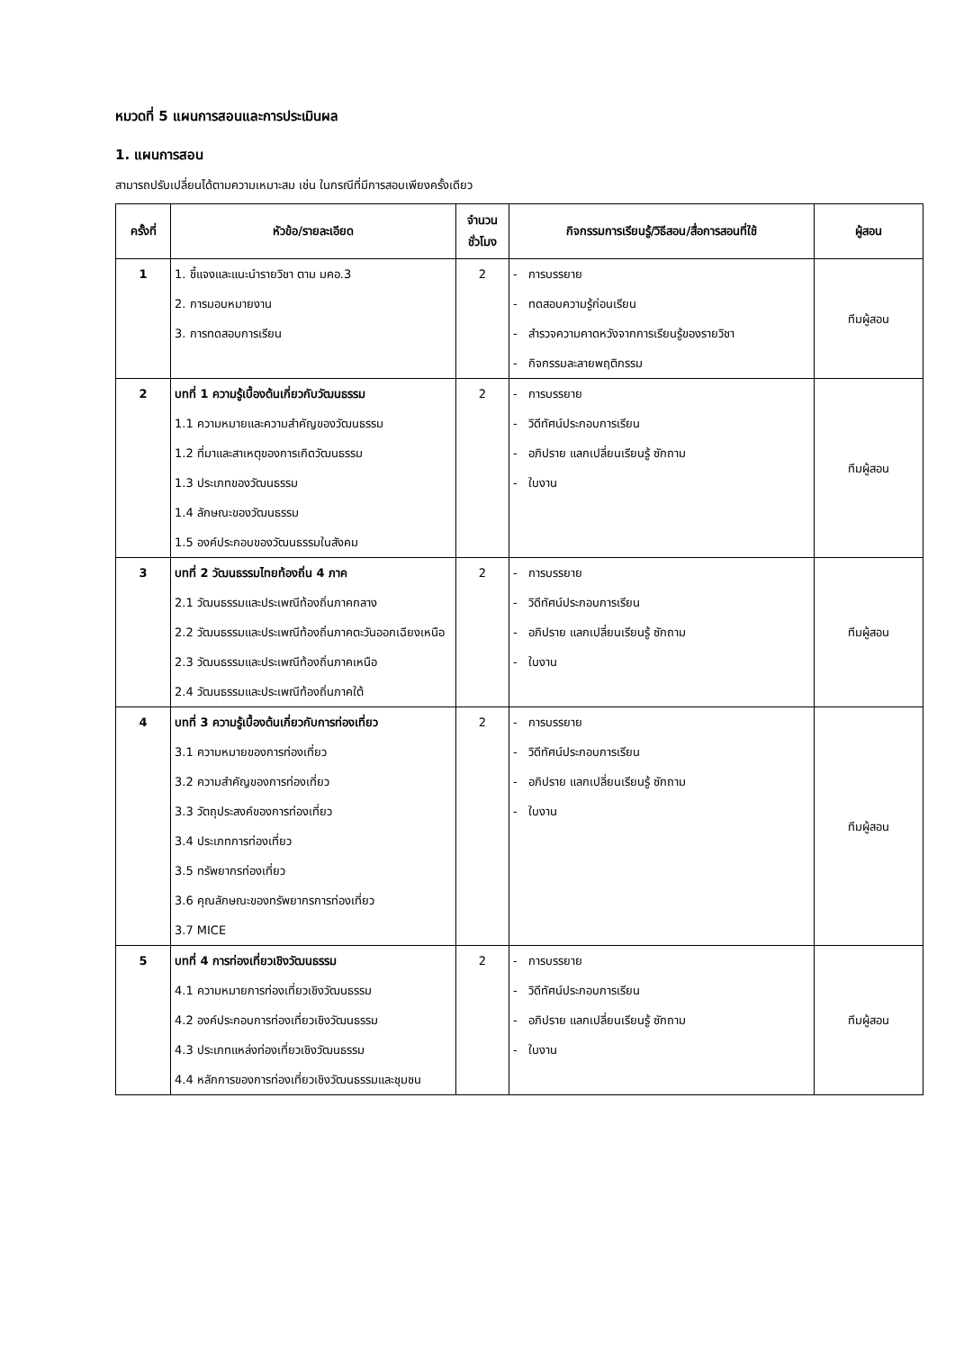หมวดที่ 5 แผนการสอนและการประเมินผล
1. แผนการสอน
สามารถปรับเปลี่ยนได้ตามความเหมาะสม เช่น ในกรณีที่มีการสอบเพียงครั้งเดียว
| ครั้งที่ | หัวข้อ/รายละเอียด | จำนวนชั่วโมง | กิจกรรมการเรียนรู้/วิธีสอน/สื่อการสอนที่ใช้ | ผู้สอน |
| --- | --- | --- | --- | --- |
| 1 | 1. ชี้แจงและแนะนำรายวิชา ตาม มคอ.3 2. การมอบหมายงาน 3. การทดสอบการเรียน | 2 | - การบรรยาย - ทดสอบความรู้ก่อนเรียน - สำรวจความคาดหวังจากการเรียนรู้ของรายวิชา - กิจกรรมละลายพฤติกรรม | ทีมผู้สอน |
| 2 | บทที่ 1 ความรู้เบื้องต้นเกี่ยวกับวัฒนธรรม 1.1 ความหมายและความสำคัญของวัฒนธรรม 1.2 ที่มาและสาเหตุของการเกิดวัฒนธรรม 1.3 ประเภทของวัฒนธรรม 1.4 ลักษณะของวัฒนธรรม 1.5 องค์ประกอบของวัฒนธรรมในสังคม | 2 | - การบรรยาย - วิดีทัศน์ประกอบการเรียน - อภิปราย แลกเปลี่ยนเรียนรู้ ซักถาม - ใบงาน | ทีมผู้สอน |
| 3 | บทที่ 2 วัฒนธรรมไทยท้องถิ่น 4 ภาค 2.1 วัฒนธรรมและประเพณีท้องถิ่นภาคกลาง 2.2 วัฒนธรรมและประเพณีท้องถิ่นภาคตะวันออกเฉียงเหนือ 2.3 วัฒนธรรมและประเพณีท้องถิ่นภาคเหนือ 2.4 วัฒนธรรมและประเพณีท้องถิ่นภาคใต้ | 2 | - การบรรยาย - วิดีทัศน์ประกอบการเรียน - อภิปราย แลกเปลี่ยนเรียนรู้ ซักถาม - ใบงาน | ทีมผู้สอน |
| 4 | บทที่ 3 ความรู้เบื้องต้นเกี่ยวกับการท่องเที่ยว 3.1 ความหมายของการท่องเที่ยว 3.2 ความสำคัญของการท่องเที่ยว 3.3 วัตถุประสงค์ของการท่องเที่ยว 3.4 ประเภทการท่องเที่ยว 3.5 ทรัพยากรท่องเที่ยว 3.6 คุณลักษณะของทรัพยากรการท่องเที่ยว 3.7 MICE | 2 | - การบรรยาย - วิดีทัศน์ประกอบการเรียน - อภิปราย แลกเปลี่ยนเรียนรู้ ซักถาม - ใบงาน | ทีมผู้สอน |
| 5 | บทที่ 4 การท่องเที่ยวเชิงวัฒนธรรม 4.1 ความหมายการท่องเที่ยวเชิงวัฒนธรรม 4.2 องค์ประกอบการท่องเที่ยวเชิงวัฒนธรรม 4.3 ประเภทแหล่งท่องเที่ยวเชิงวัฒนธรรม 4.4 หลักการของการท่องเที่ยวเชิงวัฒนธรรมและชุมชน | 2 | - การบรรยาย - วิดีทัศน์ประกอบการเรียน - อภิปราย แลกเปลี่ยนเรียนรู้ ซักถาม - ใบงาน | ทีมผู้สอน |